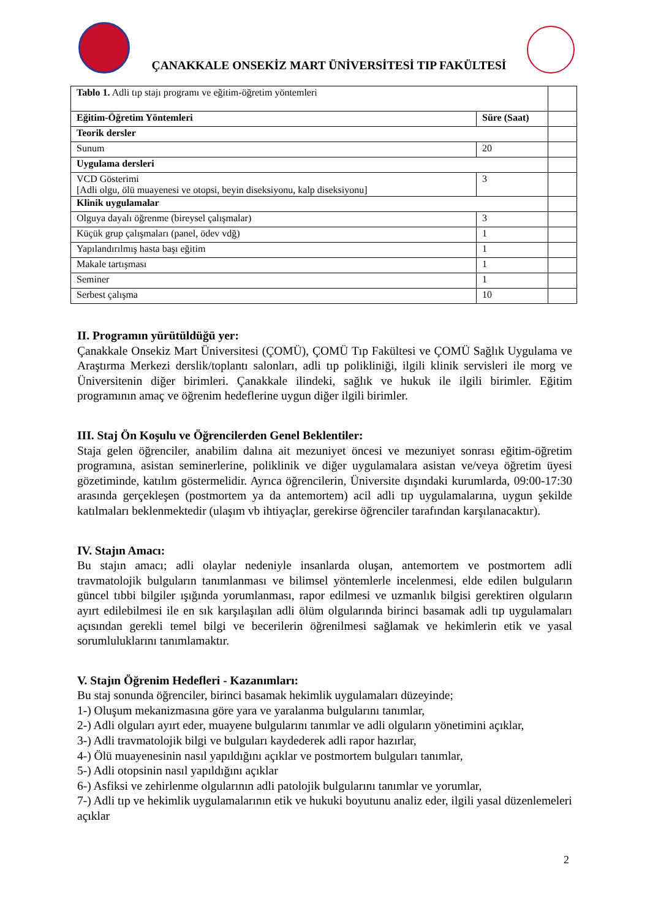ÇANAKKALE ONSEKİZ MART ÜNİVERSİTESİ TIP FAKÜLTESİ
| Tablo 1. Adli tıp stajı programı ve eğitim-öğretim yöntemleri | | |
| Eğitim-Öğretim Yöntemleri | Süre (Saat) | |
| Teorik dersler | | |
| Sunum | 20 | |
| Uygulama dersleri | | |
| VCD Gösterimi [Adli olgu, ölü muayenesi ve otopsi, beyin diseksiyonu, kalp diseksiyonu] | 3 | |
| Klinik uygulamalar | | |
| Olguya dayalı öğrenme (bireysel çalışmalar) | 3 | |
| Küçük grup çalışmaları (panel, ödev vdğ) | 1 | |
| Yapılandırılmış hasta başı eğitim | 1 | |
| Makale tartışması | 1 | |
| Seminer | 1 | |
| Serbest çalışma | 10 | |
II. Programın yürütüldüğü yer:
Çanakkale Onsekiz Mart Üniversitesi (ÇOMÜ), ÇOMÜ Tıp Fakültesi ve ÇOMÜ Sağlık Uygulama ve Araştırma Merkezi derslik/toplantı salonları, adli tıp polikliniği, ilgili klinik servisleri ile morg ve Üniversitenin diğer birimleri. Çanakkale ilindeki, sağlık ve hukuk ile ilgili birimler. Eğitim programının amaç ve öğrenim hedeflerine uygun diğer ilgili birimler.
III. Staj Ön Koşulu ve Öğrencilerden Genel Beklentiler:
Staja gelen öğrenciler, anabilim dalına ait mezuniyet öncesi ve mezuniyet sonrası eğitim-öğretim programına, asistan seminerlerine, poliklinik ve diğer uygulamalara asistan ve/veya öğretim üyesi gözetiminde, katılım göstermelidir. Ayrıca öğrencilerin, Üniversite dışındaki kurumlarda, 09:00-17:30 arasında gerçekleşen (postmortem ya da antemortem) acil adli tıp uygulamalarına, uygun şekilde katılmaları beklenmektedir (ulaşım vb ihtiyaçlar, gerekirse öğrenciler tarafından karşılanacaktır).
IV. Stajın Amacı:
Bu stajın amacı; adli olaylar nedeniyle insanlarda oluşan, antemortem ve postmortem adli travmatolojik bulguların tanımlanması ve bilimsel yöntemlerle incelenmesi, elde edilen bulguların güncel tıbbi bilgiler ışığında yorumlanması, rapor edilmesi ve uzmanlık bilgisi gerektiren olguların ayırt edilebilmesi ile en sık karşılaşılan adli ölüm olgularında birinci basamak adli tıp uygulamaları açısından gerekli temel bilgi ve becerilerin öğrenilmesi sağlamak ve hekimlerin etik ve yasal sorumluluklarını tanımlamaktır.
V. Stajın Öğrenim Hedefleri - Kazanımları:
Bu staj sonunda öğrenciler, birinci basamak hekimlik uygulamaları düzeyinde;
1-) Oluşum mekanizmasına göre yara ve yaralanma bulgularını tanımlar,
2-) Adli olguları ayırt eder, muayene bulgularını tanımlar ve adli olguların yönetimini açıklar,
3-) Adli travmatolojik bilgi ve bulguları kaydederek adli rapor hazırlar,
4-) Ölü muayenesinin nasıl yapıldığını açıklar ve postmortem bulguları tanımlar,
5-) Adli otopsinin nasıl yapıldığını açıklar
6-) Asfiksi ve zehirlenme olgularının adli patolojik bulgularını tanımlar ve yorumlar,
7-) Adli tıp ve hekimlik uygulamalarının etik ve hukuki boyutunu analiz eder, ilgili yasal düzenlemeleri açıklar
2